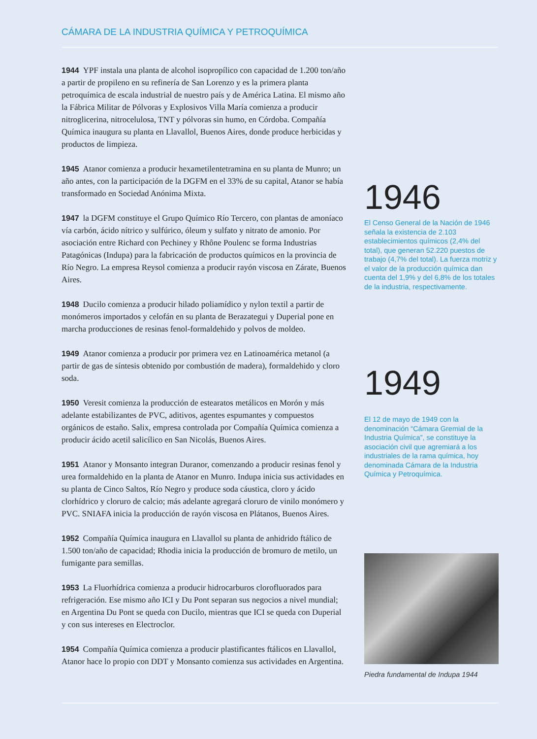CÁMARA DE LA INDUSTRIA QUÍMICA Y PETROQUÍMICA
1944 YPF instala una planta de alcohol isopropílico con capacidad de 1.200 ton/año a partir de propileno en su refinería de San Lorenzo y es la primera planta petroquímica de escala industrial de nuestro país y de América Latina. El mismo año la Fábrica Militar de Pólvoras y Explosivos Villa María comienza a producir nitroglicerina, nitrocelulosa, TNT y pólvoras sin humo, en Córdoba. Compañía Química inaugura su planta en Llavallol, Buenos Aires, donde produce herbicidas y productos de limpieza.
1945 Atanor comienza a producir hexametilentetramina en su planta de Munro; un año antes, con la participación de la DGFM en el 33% de su capital, Atanor se había transformado en Sociedad Anónima Mixta.
1947 la DGFM constituye el Grupo Químico Río Tercero, con plantas de amoníaco vía carbón, ácido nítrico y sulfúrico, óleum y sulfato y nitrato de amonio. Por asociación entre Richard con Pechiney y Rhône Poulenc se forma Industrias Patagónicas (Indupa) para la fabricación de productos químicos en la provincia de Río Negro. La empresa Reysol comienza a producir rayón viscosa en Zárate, Buenos Aires.
1948 Ducilo comienza a producir hilado poliamídico y nylon textil a partir de monómeros importados y celofán en su planta de Berazategui y Duperial pone en marcha producciones de resinas fenol-formaldehido y polvos de moldeo.
1949 Atanor comienza a producir por primera vez en Latinoamérica metanol (a partir de gas de síntesis obtenido por combustión de madera), formaldehido y cloro soda.
1950 Veresit comienza la producción de estearatos metálicos en Morón y más adelante estabilizantes de PVC, aditivos, agentes espumantes y compuestos orgánicos de estaño. Salix, empresa controlada por Compañía Química comienza a producir ácido acetil salicílico en San Nicolás, Buenos Aires.
1951 Atanor y Monsanto integran Duranor, comenzando a producir resinas fenol y urea formaldehido en la planta de Atanor en Munro. Indupa inicia sus actividades en su planta de Cinco Saltos, Río Negro y produce soda cáustica, cloro y ácido clorhídrico y cloruro de calcio; más adelante agregará cloruro de vinilo monómero y PVC. SNIAFA inicia la producción de rayón viscosa en Plátanos, Buenos Aires.
1952 Compañía Química inaugura en Llavallol su planta de anhidrido ftálico de 1.500 ton/año de capacidad; Rhodia inicia la producción de bromuro de metilo, un fumigante para semillas.
1953 La Fluorhídrica comienza a producir hidrocarburos clorofluorados para refrigeración. Ese mismo año ICI y Du Pont separan sus negocios a nivel mundial; en Argentina Du Pont se queda con Ducilo, mientras que ICI se queda con Duperial y con sus intereses en Electroclor.
1954 Compañía Química comienza a producir plastificantes ftálicos en Llavallol, Atanor hace lo propio con DDT y Monsanto comienza sus actividades en Argentina.
1946
El Censo General de la Nación de 1946 señala la existencia de 2.103 establecimientos químicos (2,4% del total), que generan 52.220 puestos de trabajo (4,7% del total). La fuerza motriz y el valor de la producción química dan cuenta del 1,9% y del 6,8% de los totales de la industria, respectivamente.
1949
El 12 de mayo de 1949 con la denominación “Cámara Gremial de la Industria Química”, se constituye la asociación civil que agremiará a los industriales de la rama química, hoy denominada Cámara de la Industria Química y Petroquímica.
Piedra fundamental de Indupa 1944